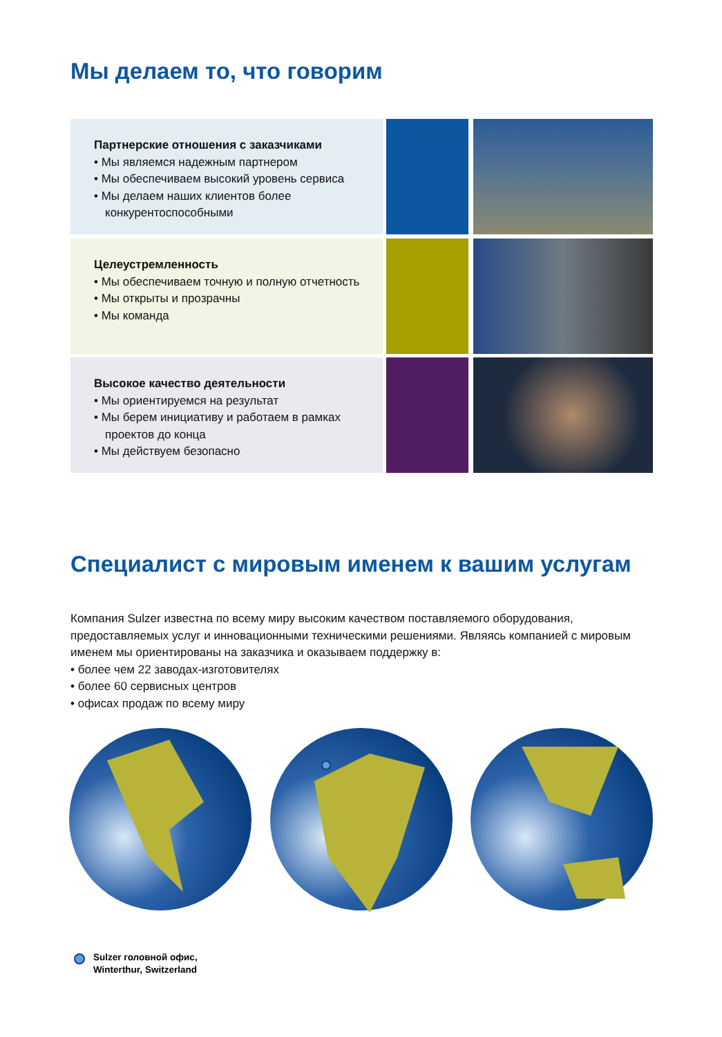Мы делаем то, что говорим
Партнерские отношения с заказчиками
• Мы являемся надежным партнером
• Мы обеспечиваем высокий уровень сервиса
• Мы делаем наших клиентов более конкурентоспособными
Целеустремленность
• Мы обеспечиваем точную и полную отчетность
• Мы открыты и прозрачны
• Мы команда
Высокое качество деятельности
• Мы ориентируемся на результат
• Мы берем инициативу и работаем в рамках проектов до конца
• Мы действуем безопасно
Специалист с мировым именем к вашим услугам
Компания Sulzer известна по всему миру высоким качеством поставляемого оборудования, предоставляемых услуг и инновационными техническими решениями. Являясь компанией с мировым именем мы ориентированы на заказчика и оказываем поддержку в:
• более чем 22 заводах-изготовителях
• более 60 сервисных центров
• офисах продаж по всему миру
Sulzer головной офис,
Winterthur, Switzerland